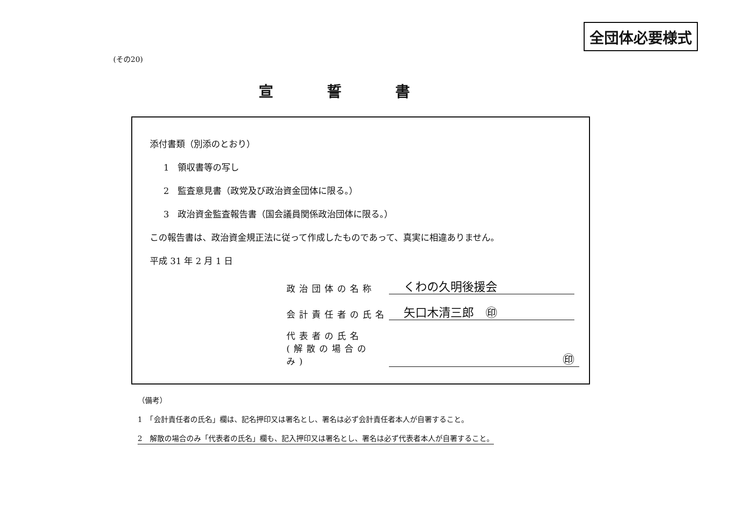全団体必要様式
(その20)
宣誓書
添付書類（別添のとおり）
1　領収書等の写し
2　監査意見書（政党及び政治資金団体に限る。）
3　政治資金監査報告書（国会議員関係政治団体に限る。）
この報告書は、政治資金規正法に従って作成したものであって、真実に相違ありません。
平成 31 年 2 月 1 日
政治団体の名称
くわの久明後援会
会計責任者の氏名
矢口木清三郎　㊞
代表者の氏名
(解散の場合のみ)
㊞
（備考）
1　「会計責任者の氏名」欄は、記名押印又は署名とし、署名は必ず会計責任者本人が自署すること。
2　解散の場合のみ「代表者の氏名」欄も、記入押印又は署名とし、署名は必ず代表者本人が自署すること。